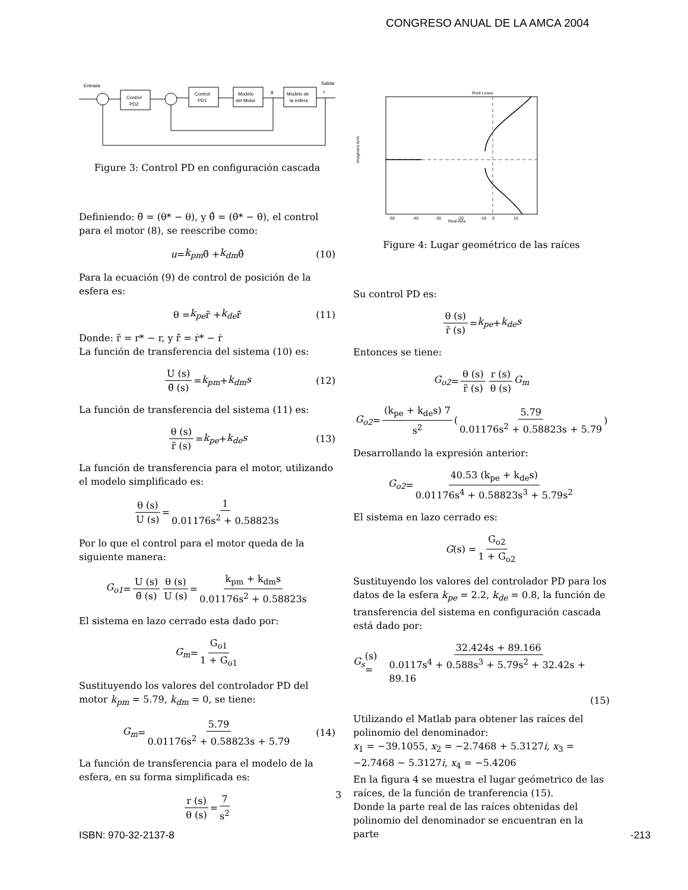CONGRESO ANUAL DE LA AMCA 2004
Entrada
Salida
Control
PD2
Control
PD1
Modelo
del Motor
Modelo de
la esfera
θ
r
Figure 3: Control PD en configuración cascada
Definiendo: θ̃ = (θ* − θ), y θ̃̇ = (θ̇* − θ̇), el control para el motor (8), se reescribe como:
u = k<sub>pm</sub> θ̃ + k<sub>dm</sub> θ̃̇ (10)
Para la ecuación (9) de control de posición de la esfera es:
θ = k<sub>pe</sub> r̃ + k<sub>de</sub> r̃̇ (11)
Donde: r̃ = r* − r, y r̃̇ = ṙ* − ṙ
La función de transferencia del sistema (10) es:
U (s) θ̃ (s) = k<sub>pm</sub> + k<sub>dm</sub>s (12)
La función de transferencia del sistema (11) es:
θ (s) r̃ (s) = k<sub>pe</sub> + k<sub>de</sub>s (13)
La función de transferencia para el motor, utilizando el modelo simplificado es:
θ (s) U (s) = 1 0.01176s<sup>2</sup> + 0.58823s
Por lo que el control para el motor queda de la siguiente manera:
G<sub>o1</sub> = U (s) θ̃ (s) θ (s) U (s) = k<sub>pm</sub> + k<sub>dm</sub>s 0.01176s<sup>2</sup> + 0.58823s
El sistema en lazo cerrado esta dado por:
G<sub>m</sub> = G<sub>o1</sub> 1 + G<sub>o1</sub>
Sustituyendo los valores del controlador PD del motor k<sub>pm</sub> = 5.79, k<sub>dm</sub> = 0, se tiene:
G<sub>m</sub> = 5.79 0.01176s<sup>2</sup> + 0.58823s + 5.79 (14)
La función de transferencia para el modelo de la esfera, en su forma simplificada es:
r (s) θ (s) = 7 s<sup>2</sup>
Root Locus
Real Axis
Imaginary Axis
-50
-40
-30
-20
-10
0
10
Figure 4: Lugar geométrico de las raíces
Su control PD es:
θ (s) r̃ (s) = k<sub>pe</sub> + k<sub>de</sub>s
Entonces se tiene:
G<sub>o2</sub> = θ (s) r̃ (s) r (s) θ (s) G<sub>m</sub>
G<sub>o2</sub> = (k<sub>pe</sub> + k<sub>de</sub>s) 7 s<sup>2</sup> ( 5.79 0.01176s<sup>2</sup> + 0.58823s + 5.79 )
Desarrollando la expresión anterior:
G<sub>o2</sub> = 40.53 (k<sub>pe</sub> + k<sub>de</sub>s) 0.01176s<sup>4</sup> + 0.58823s<sup>3</sup> + 5.79s<sup>2</sup>
El sistema en lazo cerrado es:
G (s) = G<sub>o2</sub> 1 + G<sub>o2</sub>
Sustituyendo los valores del controlador PD para los datos de la esfera k<sub>pe</sub> = 2.2, k<sub>de</sub> = 0.8, la función de transferencia del sistema en configuración cascada está dado por:
G<sub>s</sub> (s) = 32.424s + 89.166 0.0117s<sup>4</sup> + 0.588s<sup>3</sup> + 5.79s<sup>2</sup> + 32.42s + 89.16
(15)
Utilizando el Matlab para obtener las raíces del polinomio del denominador:
x<sub>1</sub> = −39.1055, x<sub>2</sub> = −2.7468 + 5.3127i, x<sub>3</sub> = −2.7468 − 5.3127i, x<sub>4</sub> = −5.4206
En la figura 4 se muestra el lugar geómetrico de las raíces, de la función de tranferencia (15).
Donde la parte real de las raíces obtenidas del polinomio del denominador se encuentran en la parte
3
ISBN: 970-32-2137-8 -213